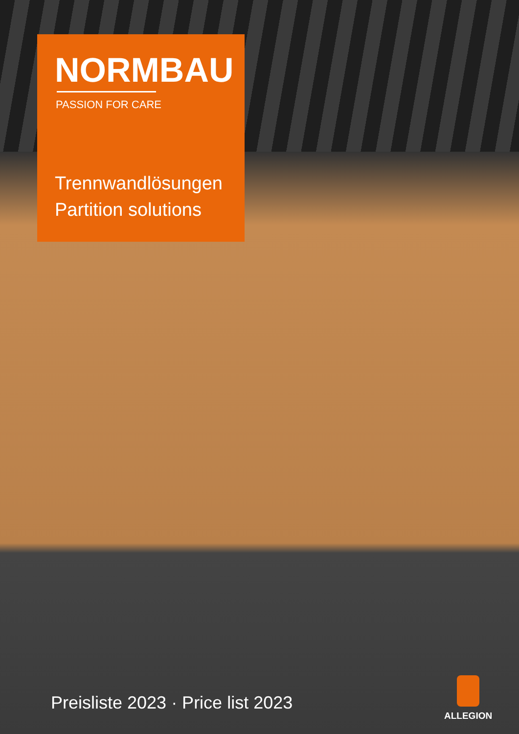NORMBAU
PASSION FOR CARE
Trennwandlösungen
Partition solutions
Preisliste 2023 · Price list 2023
ALLEGION